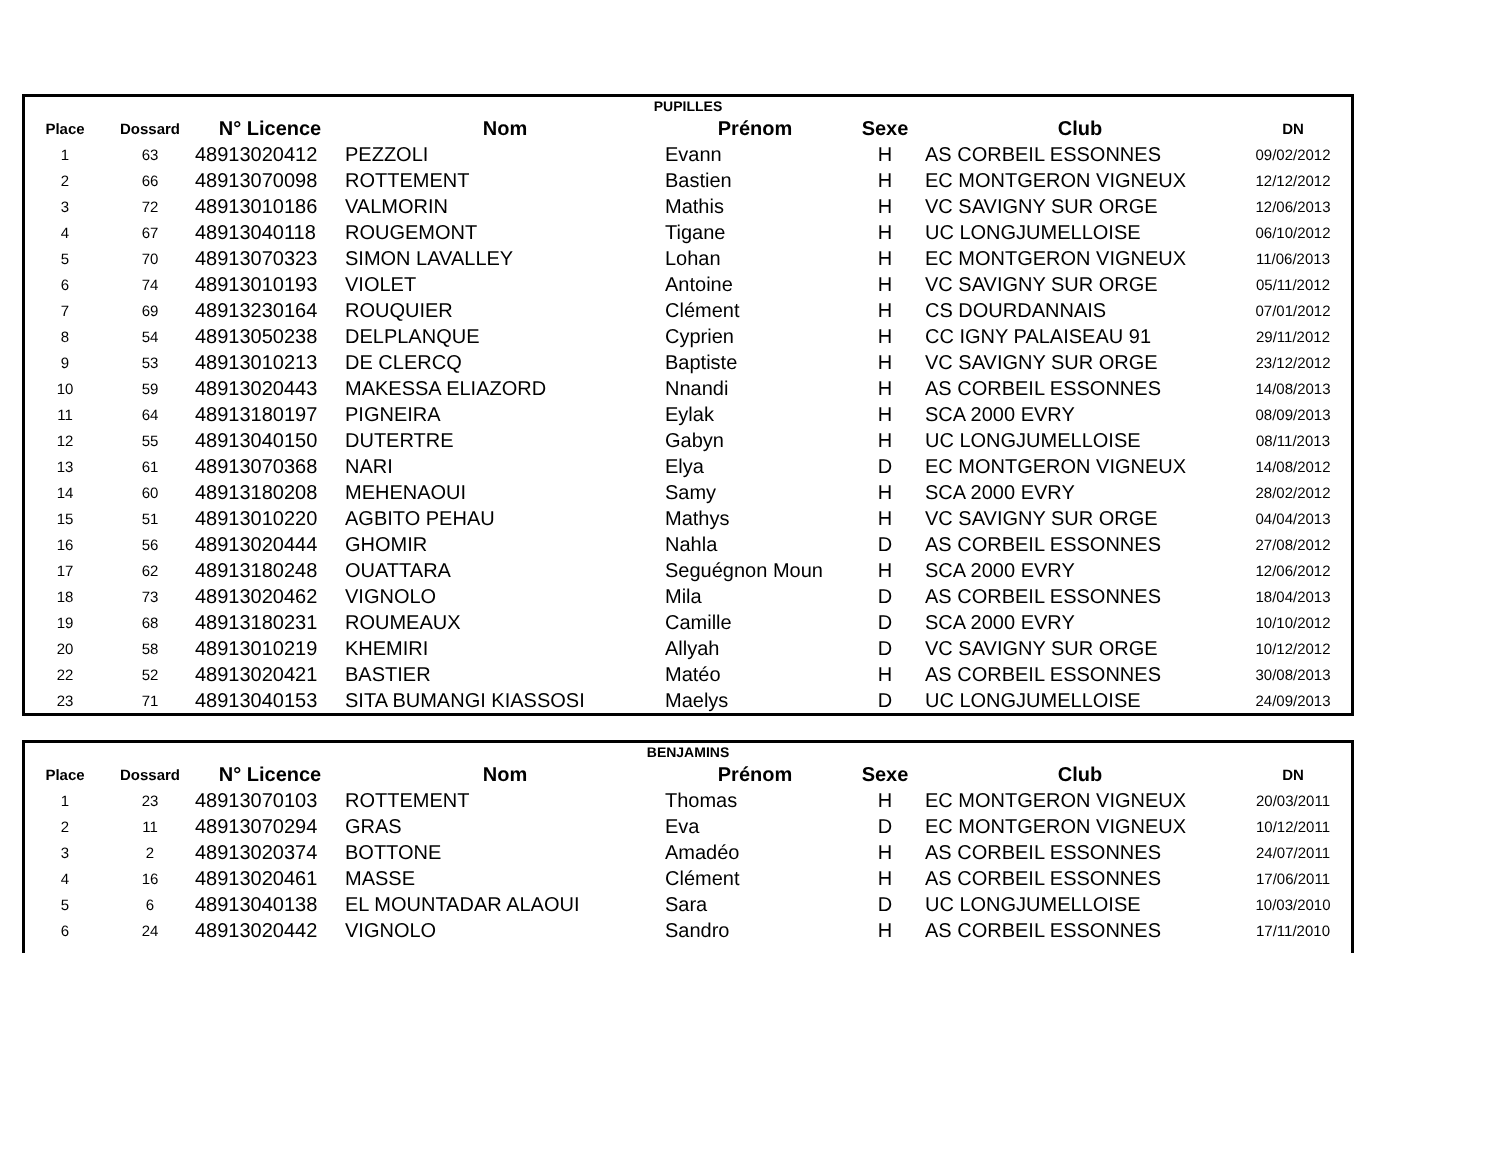| PUPILLES | | | | | | | |
| Place | Dossard | N° Licence | Nom | Prénom | Sexe | Club | DN |
| 1 | 63 | 48913020412 | PEZZOLI | Evann | H | AS CORBEIL ESSONNES | 09/02/2012 |
| 2 | 66 | 48913070098 | ROTTEMENT | Bastien | H | EC MONTGERON VIGNEUX | 12/12/2012 |
| 3 | 72 | 48913010186 | VALMORIN | Mathis | H | VC SAVIGNY SUR ORGE | 12/06/2013 |
| 4 | 67 | 48913040118 | ROUGEMONT | Tigane | H | UC LONGJUMELLOISE | 06/10/2012 |
| 5 | 70 | 48913070323 | SIMON LAVALLEY | Lohan | H | EC MONTGERON VIGNEUX | 11/06/2013 |
| 6 | 74 | 48913010193 | VIOLET | Antoine | H | VC SAVIGNY SUR ORGE | 05/11/2012 |
| 7 | 69 | 48913230164 | ROUQUIER | Clément | H | CS DOURDANNAIS | 07/01/2012 |
| 8 | 54 | 48913050238 | DELPLANQUE | Cyprien | H | CC IGNY PALAISEAU 91 | 29/11/2012 |
| 9 | 53 | 48913010213 | DE CLERCQ | Baptiste | H | VC SAVIGNY SUR ORGE | 23/12/2012 |
| 10 | 59 | 48913020443 | MAKESSA ELIAZORD | Nnandi | H | AS CORBEIL ESSONNES | 14/08/2013 |
| 11 | 64 | 48913180197 | PIGNEIRA | Eylak | H | SCA 2000 EVRY | 08/09/2013 |
| 12 | 55 | 48913040150 | DUTERTRE | Gabyn | H | UC LONGJUMELLOISE | 08/11/2013 |
| 13 | 61 | 48913070368 | NARI | Elya | D | EC MONTGERON VIGNEUX | 14/08/2012 |
| 14 | 60 | 48913180208 | MEHENAOUI | Samy | H | SCA 2000 EVRY | 28/02/2012 |
| 15 | 51 | 48913010220 | AGBITO PEHAU | Mathys | H | VC SAVIGNY SUR ORGE | 04/04/2013 |
| 16 | 56 | 48913020444 | GHOMIR | Nahla | D | AS CORBEIL ESSONNES | 27/08/2012 |
| 17 | 62 | 48913180248 | OUATTARA | Seguégnon Moun | H | SCA 2000 EVRY | 12/06/2012 |
| 18 | 73 | 48913020462 | VIGNOLO | Mila | D | AS CORBEIL ESSONNES | 18/04/2013 |
| 19 | 68 | 48913180231 | ROUMEAUX | Camille | D | SCA 2000 EVRY | 10/10/2012 |
| 20 | 58 | 48913010219 | KHEMIRI | Allyah | D | VC SAVIGNY SUR ORGE | 10/12/2012 |
| 22 | 52 | 48913020421 | BASTIER | Matéo | H | AS CORBEIL ESSONNES | 30/08/2013 |
| 23 | 71 | 48913040153 | SITA BUMANGI KIASSOSI | Maelys | D | UC LONGJUMELLOISE | 24/09/2013 |
| BENJAMINS | | | | | | | |
| Place | Dossard | N° Licence | Nom | Prénom | Sexe | Club | DN |
| 1 | 23 | 48913070103 | ROTTEMENT | Thomas | H | EC MONTGERON VIGNEUX | 20/03/2011 |
| 2 | 11 | 48913070294 | GRAS | Eva | D | EC MONTGERON VIGNEUX | 10/12/2011 |
| 3 | 2 | 48913020374 | BOTTONE | Amadéo | H | AS CORBEIL ESSONNES | 24/07/2011 |
| 4 | 16 | 48913020461 | MASSE | Clément | H | AS CORBEIL ESSONNES | 17/06/2011 |
| 5 | 6 | 48913040138 | EL MOUNTADAR ALAOUI | Sara | D | UC LONGJUMELLOISE | 10/03/2010 |
| 6 | 24 | 48913020442 | VIGNOLO | Sandro | H | AS CORBEIL ESSONNES | 17/11/2010 |